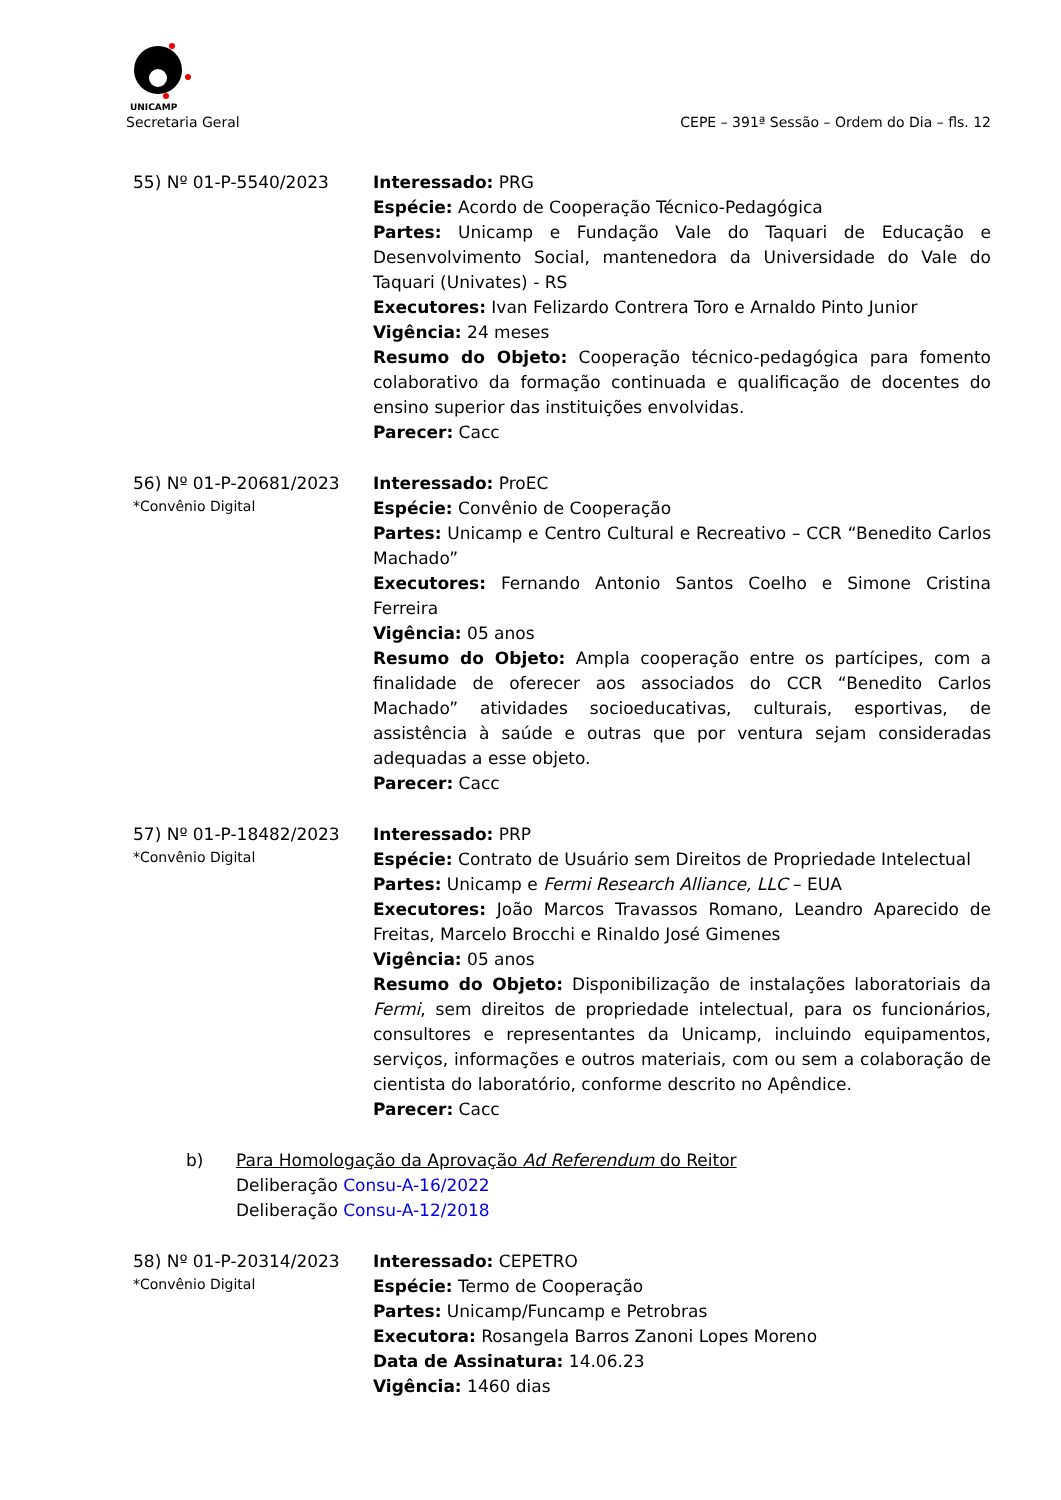UNICAMP
Secretaria Geral CEPE – 391ª Sessão – Ordem do Dia – fls. 12
55) Nº 01-P-5540/2023 Interessado: PRG
Espécie: Acordo de Cooperação Técnico-Pedagógica
Partes: Unicamp e Fundação Vale do Taquari de Educação e Desenvolvimento Social, mantenedora da Universidade do Vale do Taquari (Univates) - RS
Executores: Ivan Felizardo Contrera Toro e Arnaldo Pinto Junior
Vigência: 24 meses
Resumo do Objeto: Cooperação técnico-pedagógica para fomento colaborativo da formação continuada e qualificação de docentes do ensino superior das instituições envolvidas.
Parecer: Cacc
56) Nº 01-P-20681/2023
*Convênio Digital
Interessado: ProEC
Espécie: Convênio de Cooperação
Partes: Unicamp e Centro Cultural e Recreativo – CCR “Benedito Carlos Machado”
Executores: Fernando Antonio Santos Coelho e Simone Cristina Ferreira
Vigência: 05 anos
Resumo do Objeto: Ampla cooperação entre os partícipes, com a finalidade de oferecer aos associados do CCR “Benedito Carlos Machado” atividades socioeducativas, culturais, esportivas, de assistência à saúde e outras que por ventura sejam consideradas adequadas a esse objeto.
Parecer: Cacc
57) Nº 01-P-18482/2023
*Convênio Digital
Interessado: PRP
Espécie: Contrato de Usuário sem Direitos de Propriedade Intelectual
Partes: Unicamp e Fermi Research Alliance, LLC – EUA
Executores: João Marcos Travassos Romano, Leandro Aparecido de Freitas, Marcelo Brocchi e Rinaldo José Gimenes
Vigência: 05 anos
Resumo do Objeto: Disponibilização de instalações laboratoriais da Fermi, sem direitos de propriedade intelectual, para os funcionários, consultores e representantes da Unicamp, incluindo equipamentos, serviços, informações e outros materiais, com ou sem a colaboração de cientista do laboratório, conforme descrito no Apêndice.
Parecer: Cacc
b) Para Homologação da Aprovação Ad Referendum do Reitor
Deliberação Consu-A-16/2022
Deliberação Consu-A-12/2018
58) Nº 01-P-20314/2023
*Convênio Digital
Interessado: CEPETRO
Espécie: Termo de Cooperação
Partes: Unicamp/Funcamp e Petrobras
Executora: Rosangela Barros Zanoni Lopes Moreno
Data de Assinatura: 14.06.23
Vigência: 1460 dias